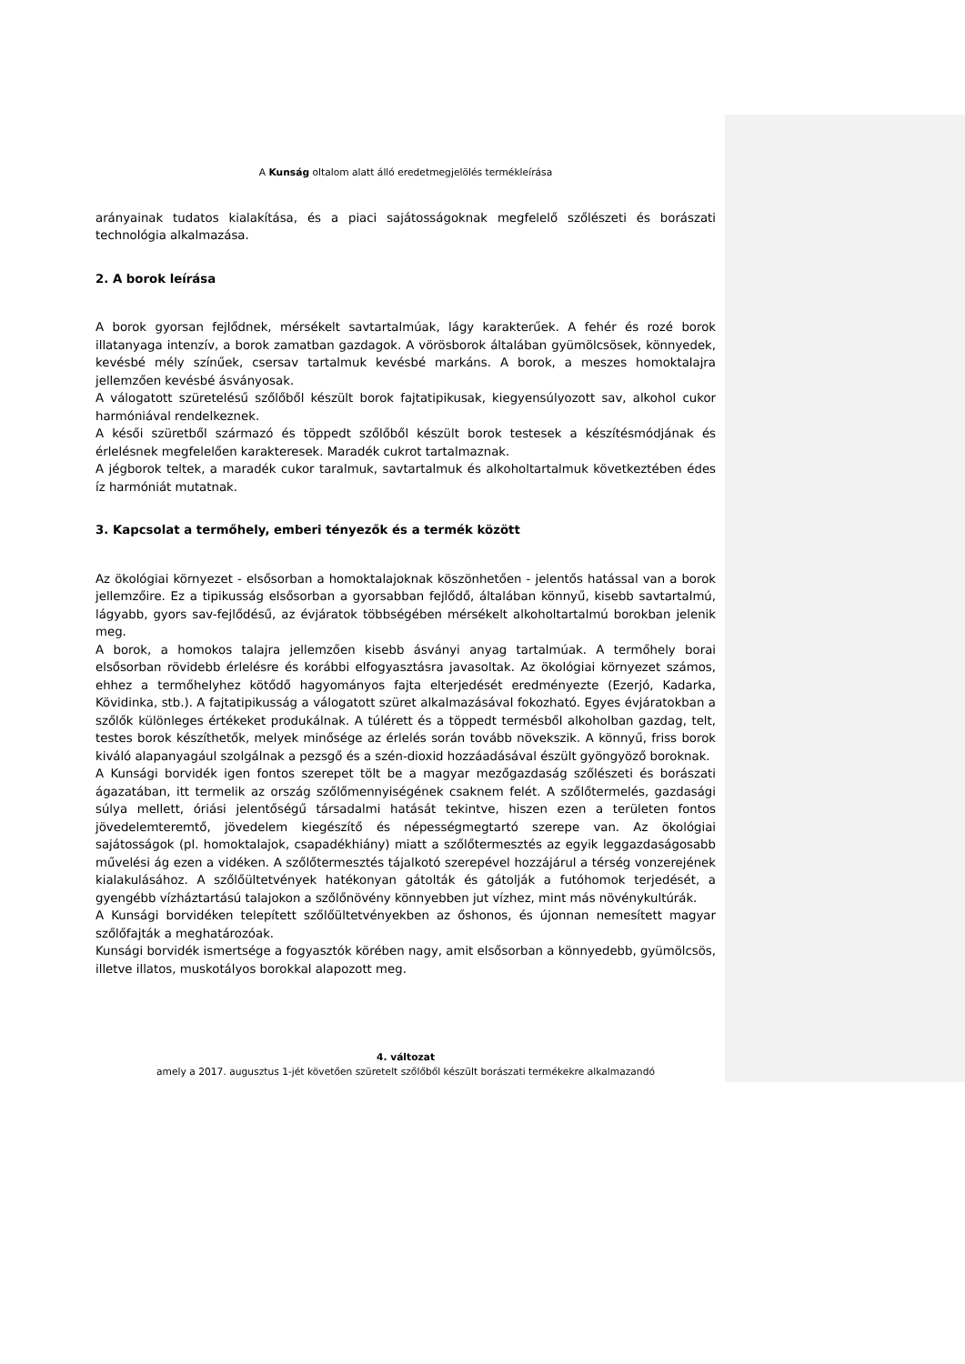A Kunság oltalom alatt álló eredetmegjelölés termékleírása
arányainak tudatos kialakítása, és a piaci sajátosságoknak megfelelő szőlészeti és borászati technológia alkalmazása.
2. A borok leírása
A borok gyorsan fejlődnek, mérsékelt savtartalmúak, lágy karakterűek. A fehér és rozé borok illatanyaga intenzív, a borok zamatban gazdagok. A vörösborok általában gyümölcsösek, könnyedek, kevésbé mély színűek, csersav tartalmuk kevésbé markáns. A borok, a meszes homoktalajra jellemzően kevésbé ásványosak.
A válogatott szüretelésű szőlőből készült borok fajtatipikusak, kiegyensúlyozott sav, alkohol cukor harmóniával rendelkeznek.
A késői szüretből származó és töppedt szőlőből készült borok testesek a készítésmódjának és érlelésnek megfelelően karakteresek. Maradék cukrot tartalmaznak.
A jégborok teltek, a maradék cukor taralmuk, savtartalmuk és alkoholtartalmuk következtében édes íz harmóniát mutatnak.
3. Kapcsolat a termőhely, emberi tényezők és a termék között
Az ökológiai környezet - elsősorban a homoktalajoknak köszönhetően - jelentős hatással van a borok jellemzőire. Ez a tipikusság elsősorban a gyorsabban fejlődő, általában könnyű, kisebb savtartalmú, lágyabb, gyors sav-fejlődésű, az évjáratok többségében mérsékelt alkoholtartalmú borokban jelenik meg.
A borok, a homokos talajra jellemzően kisebb ásványi anyag tartalmúak. A termőhely borai elsősorban rövidebb érlelésre és korábbi elfogyasztásra javasoltak. Az ökológiai környezet számos, ehhez a termőhelyhez kötődő hagyományos fajta elterjedését eredményezte (Ezerjó, Kadarka, Kövidinka, stb.). A fajtatipikusság a válogatott szüret alkalmazásával fokozható. Egyes évjáratokban a szőlők különleges értékeket produkálnak. A túlérett és a töppedt termésből alkoholban gazdag, telt, testes borok készíthetők, melyek minősége az érlelés során tovább növekszik. A könnyű, friss borok kiváló alapanyagául szolgálnak a pezsgő és a szén-dioxid hozzáadásával észült gyöngyöző boroknak.
A Kunsági borvidék igen fontos szerepet tölt be a magyar mezőgazdaság szőlészeti és borászati ágazatában, itt termelik az ország szőlőmennyiségének csaknem felét. A szőlőtermelés, gazdasági súlya mellett, óriási jelentőségű társadalmi hatását tekintve, hiszen ezen a területen fontos jövedelemteremtő, jövedelem kiegészítő és népességmegtartó szerepe van. Az ökológiai sajátosságok (pl. homoktalajok, csapadékhiány) miatt a szőlőtermesztés az egyik leggazdaságosabb művelési ág ezen a vidéken. A szőlőtermesztés tájalkotó szerepével hozzájárul a térség vonzerejének kialakulásához. A szőlőültetvények hatékonyan gátolták és gátolják a futóhomok terjedését, a gyengébb vízháztartású talajokon a szőlőnövény könnyebben jut vízhez, mint más növénykultúrák.
A Kunsági borvidéken telepített szőlőültetvényekben az őshonos, és újonnan nemesített magyar szőlőfajták a meghatározóak.
Kunsági borvidék ismertsége a fogyasztók körében nagy, amit elsősorban a könnyedebb, gyümölcsös, illetve illatos, muskotályos borokkal alapozott meg.
4. változat
amely a 2017. augusztus 1-jét követően szüretelt szőlőből készült borászati termékekre alkalmazandó